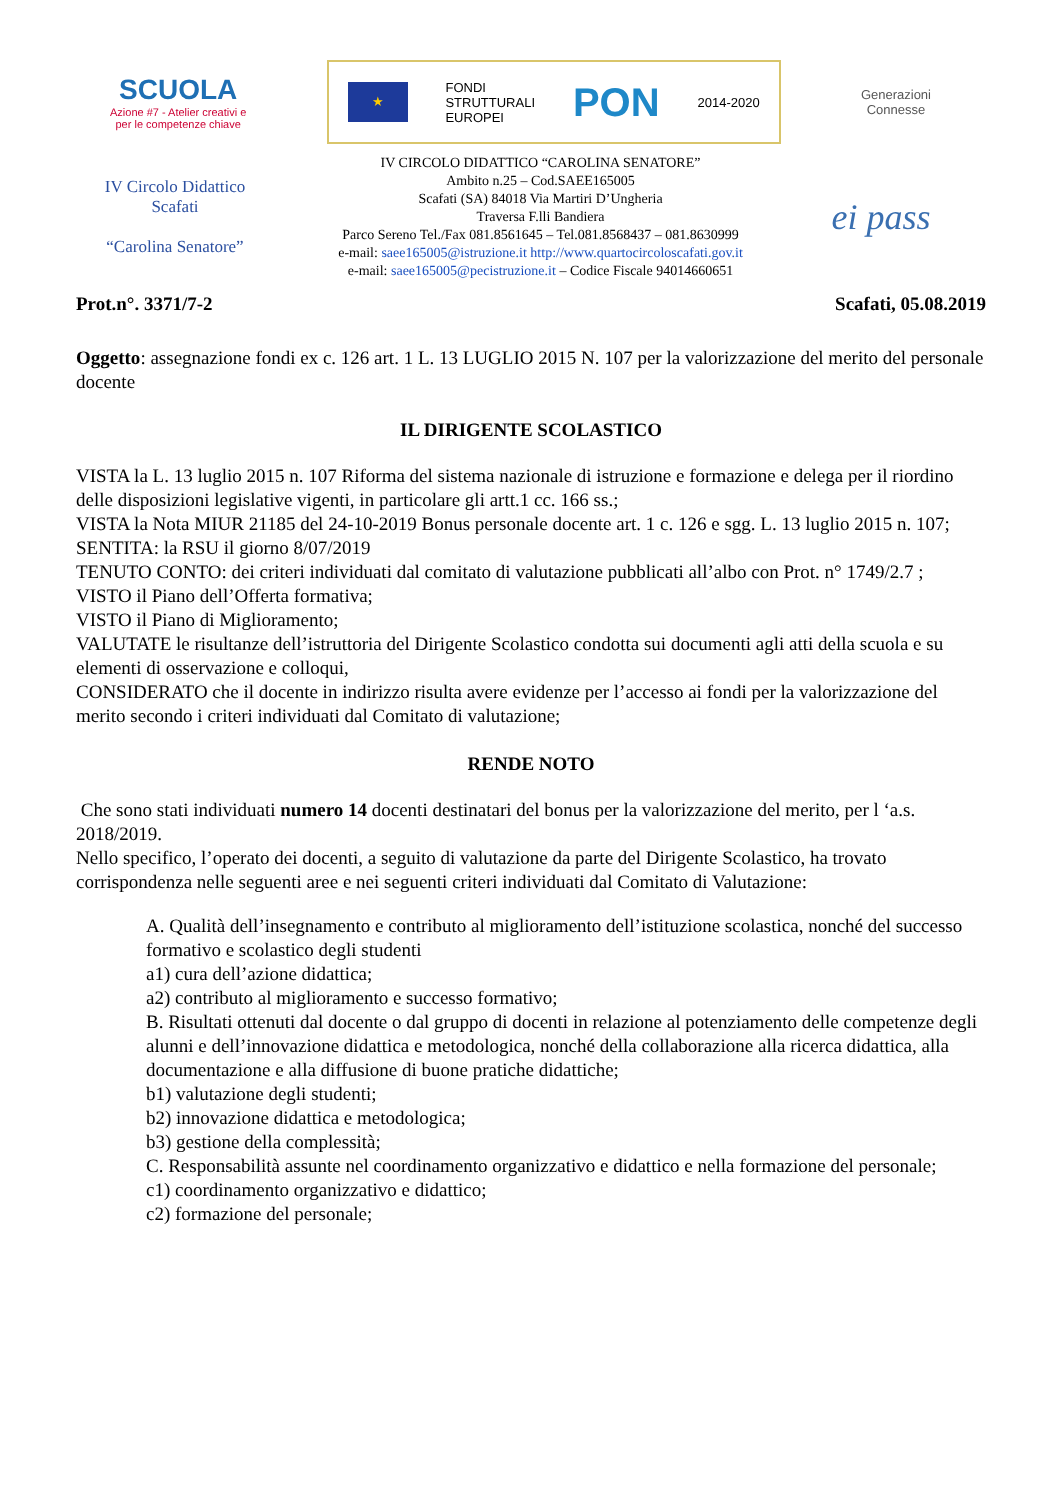SCUOLA
Azione #7 - Atelier creativi e
per le competenze chiave
★
FONDI
STRUTTURALI
EUROPEI
PON
2014-2020
Generazioni
Connesse
IV Circolo Didattico Scafati
“Carolina Senatore”
IV CIRCOLO DIDATTICO “CAROLINA SENATORE”
Ambito n.25 – Cod.SAEE165005
Scafati (SA) 84018 Via Martiri D’Ungheria
Traversa F.lli Bandiera
Parco Sereno Tel./Fax 081.8561645 – Tel.081.8568437 – 081.8630999
e-mail: saee165005@istruzione.it http://www.quartocircoloscafati.gov.it
e-mail: saee165005@pecistruzione.it – Codice Fiscale 94014660651
ei pass
Prot.n°. 3371/7-2 Scafati, 05.08.2019
Oggetto: assegnazione fondi ex c. 126 art. 1 L. 13 LUGLIO 2015 N. 107 per la valorizzazione del merito del personale docente
IL DIRIGENTE SCOLASTICO
VISTA la L. 13 luglio 2015 n. 107 Riforma del sistema nazionale di istruzione e formazione e delega per il riordino delle disposizioni legislative vigenti, in particolare gli artt.1 cc. 166 ss.;
VISTA la Nota MIUR 21185 del 24-10-2019 Bonus personale docente art. 1 c. 126 e sgg. L. 13 luglio 2015 n. 107;
SENTITA: la RSU il giorno 8/07/2019
TENUTO CONTO: dei criteri individuati dal comitato di valutazione pubblicati all’albo con Prot. n° 1749/2.7 ;
VISTO il Piano dell’Offerta formativa;
VISTO il Piano di Miglioramento;
VALUTATE le risultanze dell’istruttoria del Dirigente Scolastico condotta sui documenti agli atti della scuola e su elementi di osservazione e colloqui,
CONSIDERATO che il docente in indirizzo risulta avere evidenze per l’accesso ai fondi per la valorizzazione del merito secondo i criteri individuati dal Comitato di valutazione;
RENDE NOTO
Che sono stati individuati numero 14 docenti destinatari del bonus per la valorizzazione del merito, per l ‘a.s. 2018/2019.
Nello specifico, l’operato dei docenti, a seguito di valutazione da parte del Dirigente Scolastico, ha trovato corrispondenza nelle seguenti aree e nei seguenti criteri individuati dal Comitato di Valutazione:
A. Qualità dell’insegnamento e contributo al miglioramento dell’istituzione scolastica, nonché del successo formativo e scolastico degli studenti
a1) cura dell’azione didattica;
a2) contributo al miglioramento e successo formativo;
B. Risultati ottenuti dal docente o dal gruppo di docenti in relazione al potenziamento delle competenze degli alunni e dell’innovazione didattica e metodologica, nonché della collaborazione alla ricerca didattica, alla documentazione e alla diffusione di buone pratiche didattiche;
b1) valutazione degli studenti;
b2) innovazione didattica e metodologica;
b3) gestione della complessità;
C. Responsabilità assunte nel coordinamento organizzativo e didattico e nella formazione del personale;
c1) coordinamento organizzativo e didattico;
c2) formazione del personale;